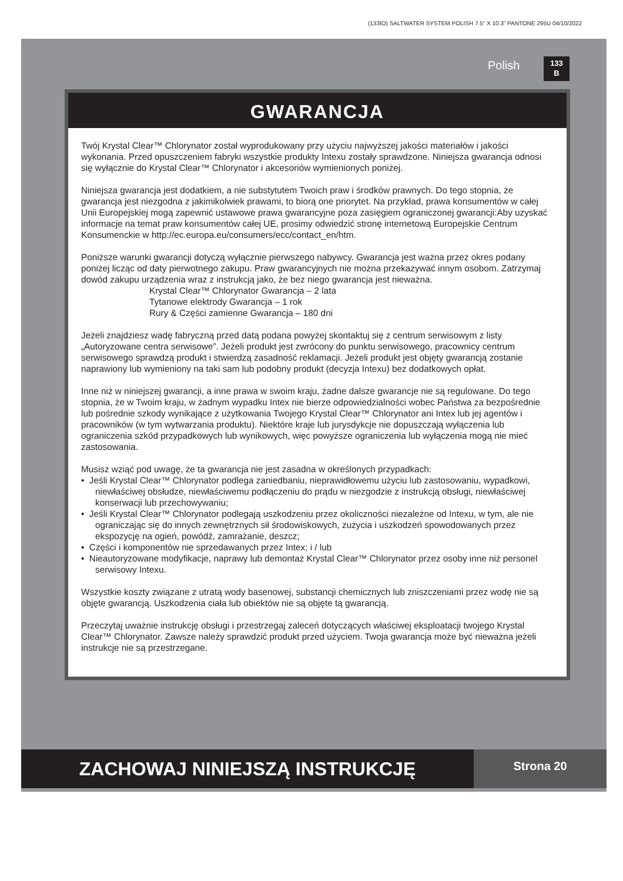(133IO) SALTWATER SYSTEM POLISH 7.5” X 10.3” PANTONE 295U 04/10/2022
Polish
133
B
GWARANCJA
Twój Krystal Clear™ Chlorynator został wyprodukowany przy użyciu najwyższej jakości materiałów i jakości wykonania. Przed opuszczeniem fabryki wszystkie produkty Intexu zostały sprawdzone. Niniejsza gwarancja odnosi się wyłącznie do Krystal Clear™ Chlorynator i akcesoriów wymienionych poniżej.
Niniejsza gwarancja jest dodatkiem, a nie substytutem Twoich praw i środków prawnych. Do tego stopnia, że gwarancja jest niezgodna z jakimikolwiek prawami, to biorą one priorytet. Na przykład, prawa konsumentów w całej Unii Europejskiej mogą zapewnić ustawowe prawa gwarancyjne poza zasięgiem ograniczonej gwarancji:Aby uzyskać informacje na temat praw konsumentów całej UE, prosimy odwiedzić stronę internetową Europejskie Centrum Konsumenckie w http://ec.europa.eu/consumers/ecc/contact_en/htm.
Poniższe warunki gwarancji dotyczą wyłącznie pierwszego nabywcy. Gwarancja jest ważna przez okres podany poniżej licząc od daty pierwotnego zakupu. Praw gwarancyjnych nie można przekazywać innym osobom. Zatrzymaj dowód zakupu urządzenia wraz z instrukcją jako, że bez niego gwarancja jest nieważna.
Krystal Clear™ Chlorynator Gwarancja – 2 lata
Tytanowe elektrody Gwarancja – 1 rok
Rury & Części zamienne Gwarancja – 180 dni
Jeżeli znajdziesz wadę fabryczną przed datą podana powyżej skontaktuj się z centrum serwisowym z listy „Autoryzowane centra serwisowe”. Jeżeli produkt jest zwrócony do punktu serwisowego, pracownicy centrum serwisowego sprawdzą produkt i stwierdzą zasadność reklamacji. Jeżeli produkt jest objęty gwarancją zostanie naprawiony lub wymieniony na taki sam lub podobny produkt (decyzja Intexu) bez dodatkowych opłat.
Inne niż w niniejszej gwarancji, a inne prawa w swoim kraju, żadne dalsze gwarancje nie są regulowane. Do tego stopnia, że w Twoim kraju, w żadnym wypadku Intex nie bierze odpowiedzialności wobec Państwa za bezpośrednie lub pośrednie szkody wynikające z użytkowania Twojego Krystal Clear™ Chlorynator ani Intex lub jej agentów i pracowników (w tym wytwarzania produktu). Niektóre kraje lub jurysdykcje nie dopuszczają wyłączenia lub ograniczenia szkód przypadkowych lub wynikowych, więc powyższe ograniczenia lub wyłączenia mogą nie mieć zastosowania.
Musisz wziąć pod uwagę, że ta gwarancja nie jest zasadna w określonych przypadkach:
• Jeśli Krystal Clear™ Chlorynator podlega zaniedbaniu, nieprawidłowemu użyciu lub zastosowaniu, wypadkowi, niewłaściwej obsłudze, niewłaściwemu podłączeniu do prądu w niezgodzie z instrukcją obsługi, niewłaściwej konserwacji lub przechowywaniu;
• Jeśli Krystal Clear™ Chlorynator podlegają uszkodzeniu przez okoliczności niezależne od Intexu, w tym, ale nie ograniczając się do innych zewnętrznych sił środowiskowych, zużycia i uszkodzeń spowodowanych przez ekspozycję na ogień, powódź, zamrażanie, deszcz;
• Części i komponentów nie sprzedawanych przez Intex; i / lub
• Nieautoryzowane modyfikacje, naprawy lub demontaż Krystal Clear™ Chlorynator przez osoby inne niż personel serwisowy Intexu.
Wszystkie koszty związane z utratą wody basenowej, substancji chemicznych lub zniszczeniami przez wodę nie są objęte gwarancją. Uszkodzenia ciała lub obiektów nie są objęte tą gwarancją.
Przeczytaj uważnie instrukcję obsługi i przestrzegaj zaleceń dotyczących właściwej eksploatacji twojego Krystal Clear™ Chlorynator. Zawsze należy sprawdzić produkt przed użyciem. Twoja gwarancja może być nieważna jeżeli instrukcje nie są przestrzegane.
ZACHOWAJ NINIEJSZĄ INSTRUKCJĘ
Strona 20